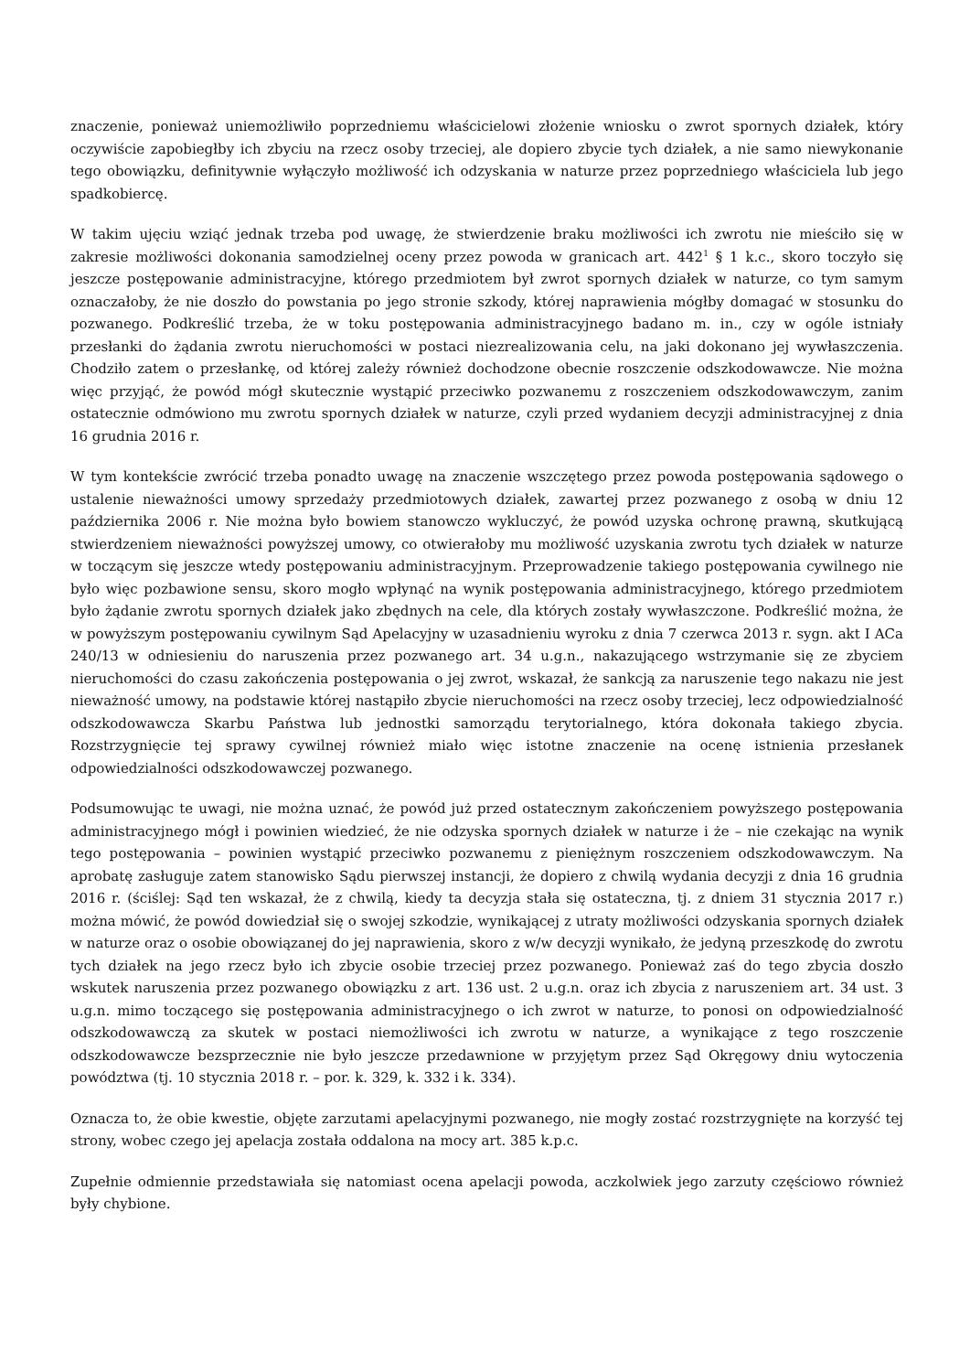znaczenie, ponieważ uniemożliwiło poprzedniemu właścicielowi złożenie wniosku o zwrot spornych działek, który oczywiście zapobiegłby ich zbyciu na rzecz osoby trzeciej, ale dopiero zbycie tych działek, a nie samo niewykonanie tego obowiązku, definitywnie wyłączyło możliwość ich odzyskania w naturze przez poprzedniego właściciela lub jego spadkobiercę.
W takim ujęciu wziąć jednak trzeba pod uwagę, że stwierdzenie braku możliwości ich zwrotu nie mieściło się w zakresie możliwości dokonania samodzielnej oceny przez powoda w granicach art. 442<sup>1</sup> § 1 k.c., skoro toczyło się jeszcze postępowanie administracyjne, którego przedmiotem był zwrot spornych działek w naturze, co tym samym oznaczałoby, że nie doszło do powstania po jego stronie szkody, której naprawienia mógłby domagać w stosunku do pozwanego. Podkreślić trzeba, że w toku postępowania administracyjnego badano m. in., czy w ogóle istniały przesłanki do żądania zwrotu nieruchomości w postaci niezrealizowania celu, na jaki dokonano jej wywłaszczenia. Chodziło zatem o przesłankę, od której zależy również dochodzone obecnie roszczenie odszkodowawcze. Nie można więc przyjąć, że powód mógł skutecznie wystąpić przeciwko pozwanemu z roszczeniem odszkodowawczym, zanim ostatecznie odmówiono mu zwrotu spornych działek w naturze, czyli przed wydaniem decyzji administracyjnej z dnia 16 grudnia 2016 r.
W tym kontekście zwrócić trzeba ponadto uwagę na znaczenie wszczętego przez powoda postępowania sądowego o ustalenie nieważności umowy sprzedaży przedmiotowych działek, zawartej przez pozwanego z osobą w dniu 12 października 2006 r. Nie można było bowiem stanowczo wykluczyć, że powód uzyska ochronę prawną, skutkującą stwierdzeniem nieważności powyższej umowy, co otwierałoby mu możliwość uzyskania zwrotu tych działek w naturze w toczącym się jeszcze wtedy postępowaniu administracyjnym. Przeprowadzenie takiego postępowania cywilnego nie było więc pozbawione sensu, skoro mogło wpłynąć na wynik postępowania administracyjnego, którego przedmiotem było żądanie zwrotu spornych działek jako zbędnych na cele, dla których zostały wywłaszczone. Podkreślić można, że w powyższym postępowaniu cywilnym Sąd Apelacyjny w uzasadnieniu wyroku z dnia 7 czerwca 2013 r. sygn. akt I ACa 240/13 w odniesieniu do naruszenia przez pozwanego art. 34 u.g.n., nakazującego wstrzymanie się ze zbyciem nieruchomości do czasu zakończenia postępowania o jej zwrot, wskazał, że sankcją za naruszenie tego nakazu nie jest nieważność umowy, na podstawie której nastąpiło zbycie nieruchomości na rzecz osoby trzeciej, lecz odpowiedzialność odszkodowawcza Skarbu Państwa lub jednostki samorządu terytorialnego, która dokonała takiego zbycia. Rozstrzygnięcie tej sprawy cywilnej również miało więc istotne znaczenie na ocenę istnienia przesłanek odpowiedzialności odszkodowawczej pozwanego.
Podsumowując te uwagi, nie można uznać, że powód już przed ostatecznym zakończeniem powyższego postępowania administracyjnego mógł i powinien wiedzieć, że nie odzyska spornych działek w naturze i że – nie czekając na wynik tego postępowania – powinien wystąpić przeciwko pozwanemu z pieniężnym roszczeniem odszkodowawczym. Na aprobatę zasługuje zatem stanowisko Sądu pierwszej instancji, że dopiero z chwilą wydania decyzji z dnia 16 grudnia 2016 r. (ściślej: Sąd ten wskazał, że z chwilą, kiedy ta decyzja stała się ostateczna, tj. z dniem 31 stycznia 2017 r.) można mówić, że powód dowiedział się o swojej szkodzie, wynikającej z utraty możliwości odzyskania spornych działek w naturze oraz o osobie obowiązanej do jej naprawienia, skoro z w/w decyzji wynikało, że jedyną przeszkodę do zwrotu tych działek na jego rzecz było ich zbycie osobie trzeciej przez pozwanego. Ponieważ zaś do tego zbycia doszło wskutek naruszenia przez pozwanego obowiązku z art. 136 ust. 2 u.g.n. oraz ich zbycia z naruszeniem art. 34 ust. 3 u.g.n. mimo toczącego się postępowania administracyjnego o ich zwrot w naturze, to ponosi on odpowiedzialność odszkodowawczą za skutek w postaci niemożliwości ich zwrotu w naturze, a wynikające z tego roszczenie odszkodowawcze bezsprzecznie nie było jeszcze przedawnione w przyjętym przez Sąd Okręgowy dniu wytoczenia powództwa (tj. 10 stycznia 2018 r. – por. k. 329, k. 332 i k. 334).
Oznacza to, że obie kwestie, objęte zarzutami apelacyjnymi pozwanego, nie mogły zostać rozstrzygnięte na korzyść tej strony, wobec czego jej apelacja została oddalona na mocy art. 385 k.p.c.
Zupełnie odmiennie przedstawiała się natomiast ocena apelacji powoda, aczkolwiek jego zarzuty częściowo również były chybione.